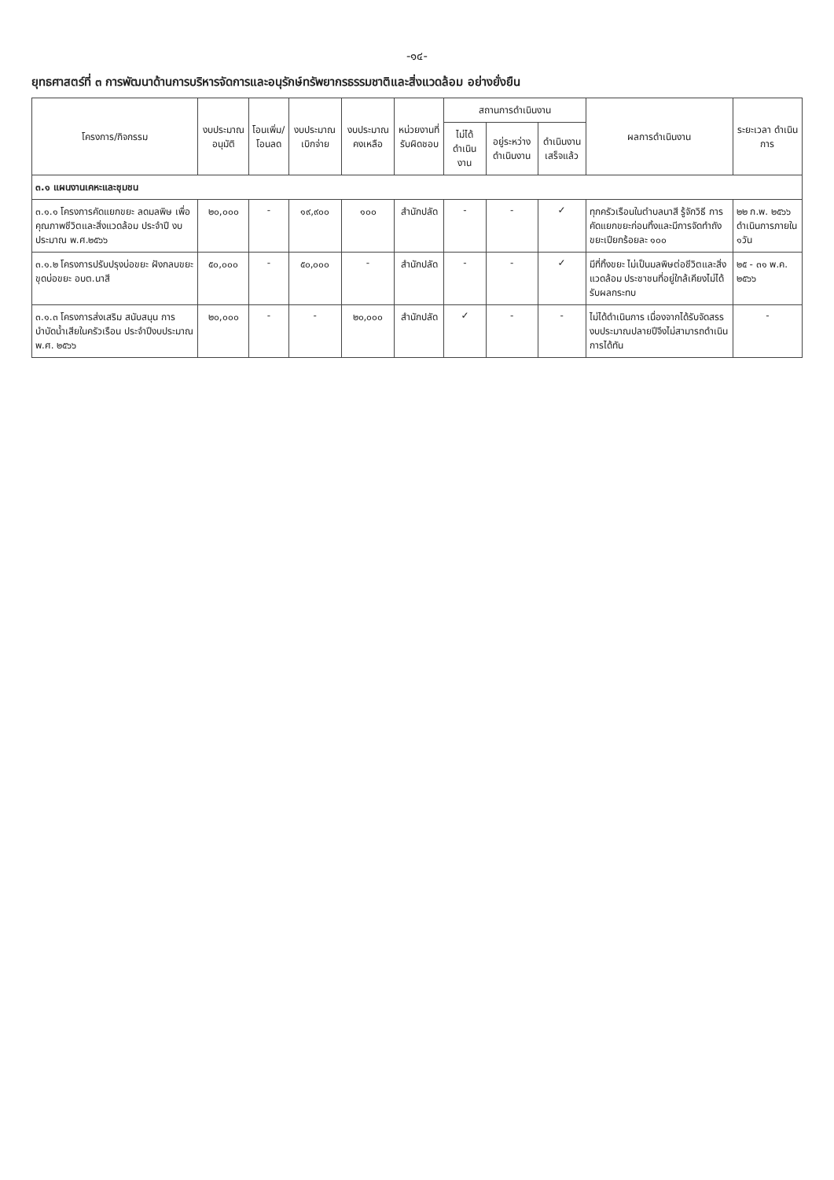-๑๔-
ยุทธศาสตร์ที่ ๓ การพัฒนาด้านการบริหารจัดการและอนุรักษ์ทรัพยากรธรรมชาติและสิ่งแวดล้อม อย่างยั่งยืน
| โครงการ/กิจกรรม | งบประมาณ อนุมัติ | โอนเพิ่ม/ โอนลด | งบประมาณ เบิกจ่าย | งบประมาณ คงเหลือ | หน่วยงานที่ รับผิดชอบ | สถานการดำเนินงาน | | | ผลการดำเนินงาน | ระยะเวลา ดำเนินการ |
| --- | --- | --- | --- | --- | --- | --- | --- | --- | --- | --- |
| | | | | | | ไม่ได้ ดำเนินงาน | อยู่ระหว่าง ดำเนินงาน | ดำเนินงาน เสร็จแล้ว | | |
| ๓.๑ แผนงานเคหะและชุมชน | | | | | | | | | | |
| ๓.๑.๑ โครงการคัดแยกขยะ ลดมลพิษ เพื่อคุณภาพชีวิตและสิ่งแวดล้อม ประจำปี งบประมาณ พ.ศ.๒๕๖๖ | ๒๐,๐๐๐ | - | ๑๙,๙๐๐ | ๑๐๐ | สำนักปลัด | - | - | ✓ | ทุกครัวเรือนในตำบลนาสี รู้จักวิธี การคัดแยกขยะก่อนทิ้งและมีการจัดทำถังขยะเปียกร้อยละ ๑๐๐ | ๒๒ ก.พ. ๒๕๖๖ ดำเนินการภายใน ๑วัน |
| ๓.๑.๒ โครงการปรับปรุงบ่อขยะ ฝังกลบขยะ ขุดบ่อขยะ อบต.นาสี | ๕๐,๐๐๐ | - | ๕๐,๐๐๐ | - | สำนักปลัด | - | - | ✓ | มีที่ทิ้งขยะ ไม่เป็นมลพิษต่อชีวิตและสิ่งแวดล้อม ประชาชนที่อยู่ใกล้เคียงไม่ได้รับผลกระทบ | ๒๕ - ๓๑ พ.ค. ๒๕๖๖ |
| ๓.๑.๓ โครงการส่งเสริม สนับสนุน การบำบัดน้ำเสียในครัวเรือน ประจำปีงบประมาณ พ.ศ. ๒๕๖๖ | ๒๐,๐๐๐ | - | - | ๒๐,๐๐๐ | สำนักปลัด | ✓ | - | - | ไม่ได้ดำเนินการ เนื่องจากได้รับจัดสรรงบประมาณปลายปีจึงไม่สามารถดำเนินการได้ทัน | - |